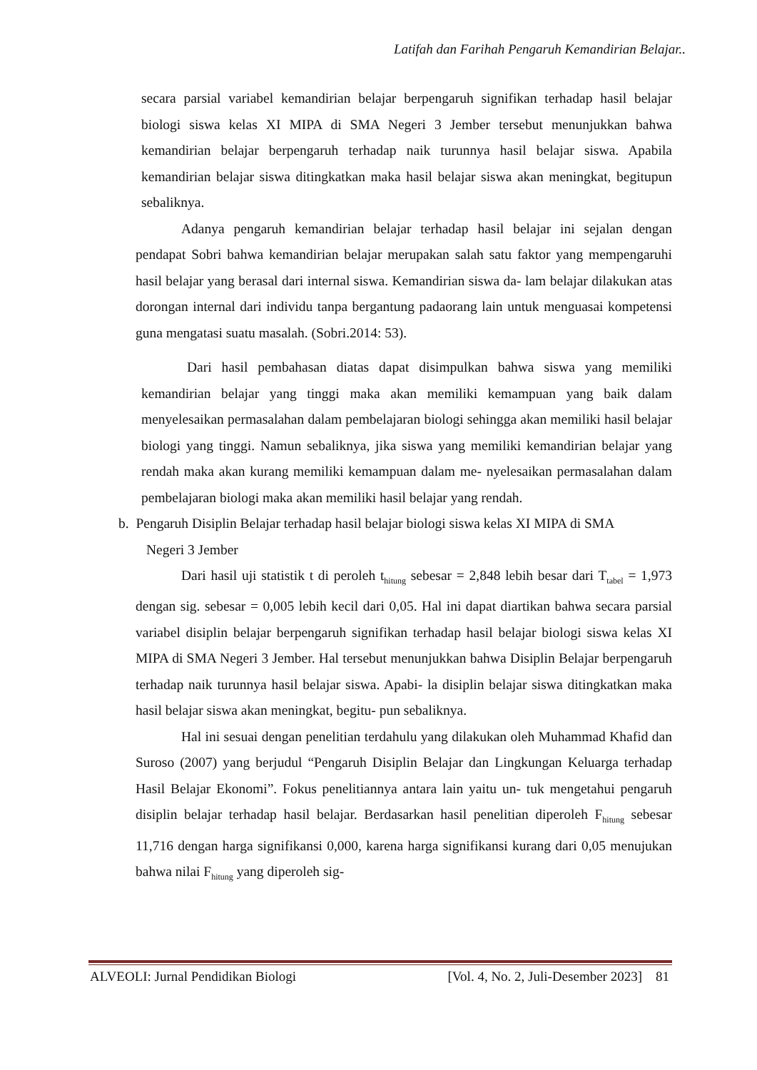Latifah dan Farihah Pengaruh Kemandirian Belajar..
secara parsial variabel kemandirian belajar berpengaruh signifikan terhadap hasil belajar biologi siswa kelas XI MIPA di SMA Negeri 3 Jember tersebut menunjukkan bahwa kemandirian belajar berpengaruh terhadap naik turunnya hasil belajar siswa. Apabila kemandirian belajar siswa ditingkatkan maka hasil belajar siswa akan meningkat, begitupun sebaliknya.
Adanya pengaruh kemandirian belajar terhadap hasil belajar ini sejalan dengan pendapat Sobri bahwa kemandirian belajar merupakan salah satu faktor yang mempengaruhi hasil belajar yang berasal dari internal siswa. Kemandirian siswa da- lam belajar dilakukan atas dorongan internal dari individu tanpa bergantung padaorang lain untuk menguasai kompetensi guna mengatasi suatu masalah. (Sobri.2014: 53).
Dari hasil pembahasan diatas dapat disimpulkan bahwa siswa yang memiliki kemandirian belajar yang tinggi maka akan memiliki kemampuan yang baik dalam menyelesaikan permasalahan dalam pembelajaran biologi sehingga akan memiliki hasil belajar biologi yang tinggi. Namun sebaliknya, jika siswa yang memiliki kemandirian belajar yang rendah maka akan kurang memiliki kemampuan dalam me- nyelesaikan permasalahan dalam pembelajaran biologi maka akan memiliki hasil belajar yang rendah.
b. Pengaruh Disiplin Belajar terhadap hasil belajar biologi siswa kelas XI MIPA di SMA
Negeri 3 Jember
Dari hasil uji statistik t di peroleh t<sub>hitung</sub> sebesar = 2,848 lebih besar dari T<sub>tabel</sub> = 1,973 dengan sig. sebesar = 0,005 lebih kecil dari 0,05. Hal ini dapat diartikan bahwa secara parsial variabel disiplin belajar berpengaruh signifikan terhadap hasil belajar biologi siswa kelas XI MIPA di SMA Negeri 3 Jember. Hal tersebut menunjukkan bahwa Disiplin Belajar berpengaruh terhadap naik turunnya hasil belajar siswa. Apabi- la disiplin belajar siswa ditingkatkan maka hasil belajar siswa akan meningkat, begitu- pun sebaliknya.
Hal ini sesuai dengan penelitian terdahulu yang dilakukan oleh Muhammad Khafid dan Suroso (2007) yang berjudul “Pengaruh Disiplin Belajar dan Lingkungan Keluarga terhadap Hasil Belajar Ekonomi”. Fokus penelitiannya antara lain yaitu un- tuk mengetahui pengaruh disiplin belajar terhadap hasil belajar. Berdasarkan hasil penelitian diperoleh F<sub>hitung</sub> sebesar 11,716 dengan harga signifikansi 0,000, karena harga signifikansi kurang dari 0,05 menujukan bahwa nilai F<sub>hitung</sub> yang diperoleh sig-
ALVEOLI: Jurnal Pendidikan Biologi [Vol. 4, No. 2, Juli-Desember 2023] 81